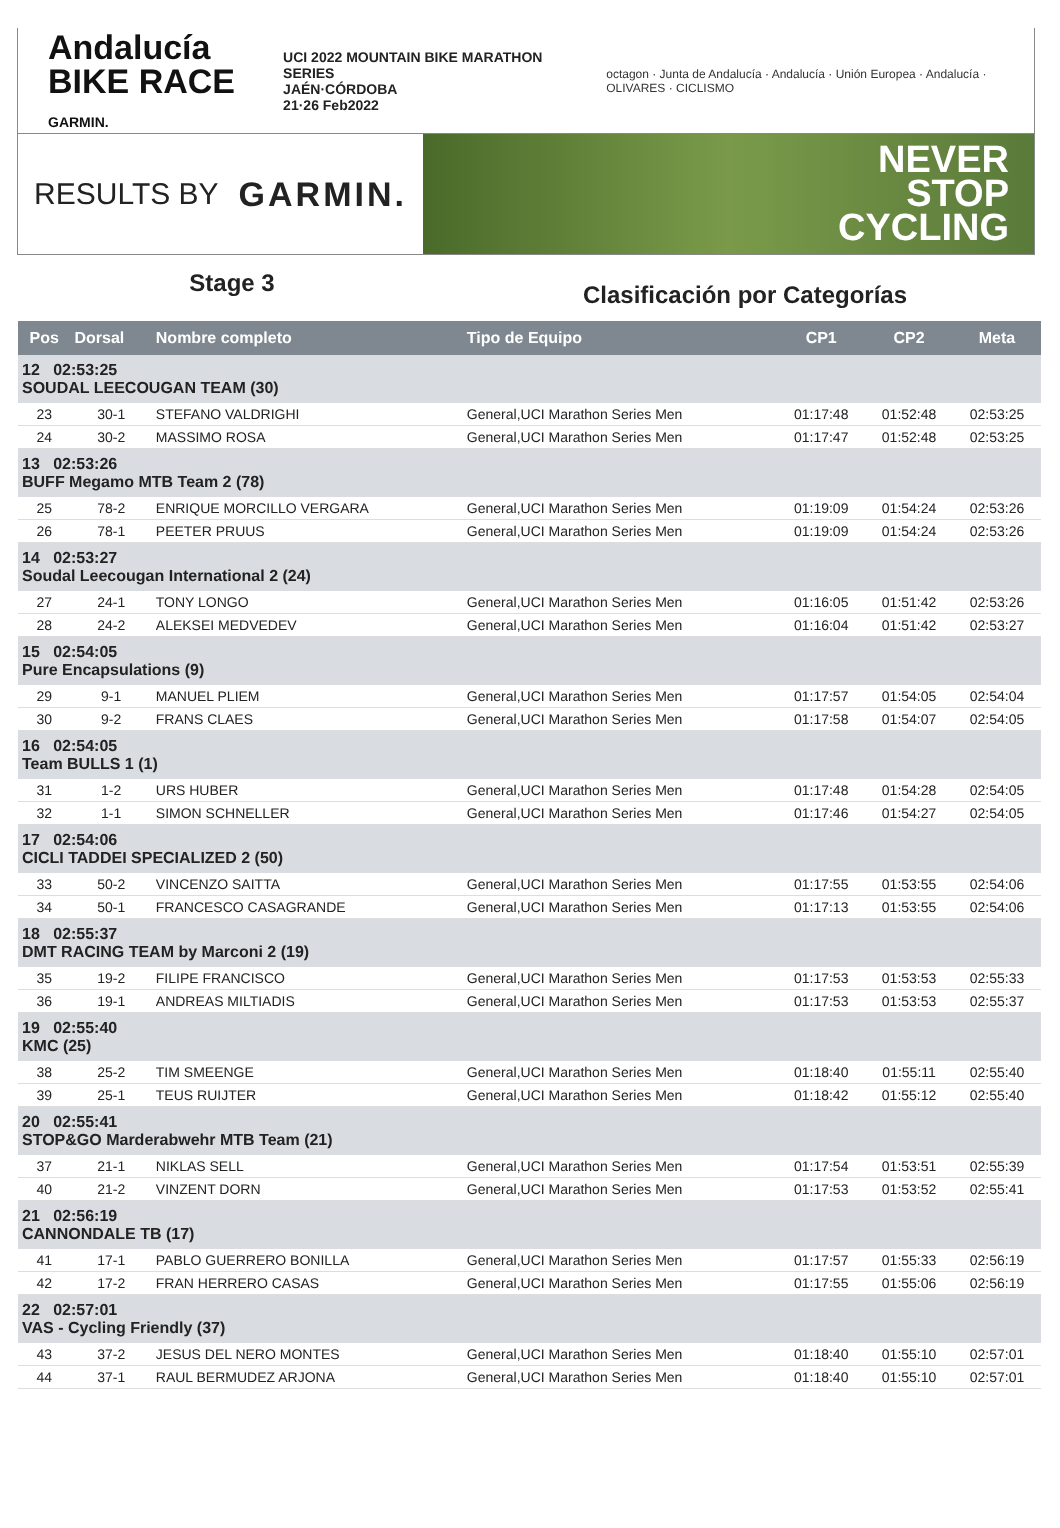Andalucía
BIKE RACE GARMIN.
UCI 2022 MOUNTAIN BIKE MARATHON SERIES
JAÉN·CÓRDOBA
21·26 Feb2022
octagon · Junta de Andalucía · Andalucía · Unión Europea · Andalucía · OLIVARES · CICLISMO
RESULTS BY GARMIN.
NEVER
STOP
CYCLING
Stage 3
Clasificación por Categorías
| Pos | Dorsal | Nombre completo | Tipo de Equipo | CP1 | CP2 | Meta |
| --- | --- | --- | --- | --- | --- | --- |
| 12 02:53:25 SOUDAL LEECOUGAN TEAM (30) | | | | | | |
| 23 | 30-1 | STEFANO VALDRIGHI | General,UCI Marathon Series Men | 01:17:48 | 01:52:48 | 02:53:25 |
| 24 | 30-2 | MASSIMO ROSA | General,UCI Marathon Series Men | 01:17:47 | 01:52:48 | 02:53:25 |
| 13 02:53:26 BUFF Megamo MTB Team 2 (78) | | | | | | |
| 25 | 78-2 | ENRIQUE MORCILLO VERGARA | General,UCI Marathon Series Men | 01:19:09 | 01:54:24 | 02:53:26 |
| 26 | 78-1 | PEETER PRUUS | General,UCI Marathon Series Men | 01:19:09 | 01:54:24 | 02:53:26 |
| 14 02:53:27 Soudal Leecougan International 2 (24) | | | | | | |
| 27 | 24-1 | TONY LONGO | General,UCI Marathon Series Men | 01:16:05 | 01:51:42 | 02:53:26 |
| 28 | 24-2 | ALEKSEI MEDVEDEV | General,UCI Marathon Series Men | 01:16:04 | 01:51:42 | 02:53:27 |
| 15 02:54:05 Pure Encapsulations (9) | | | | | | |
| 29 | 9-1 | MANUEL PLIEM | General,UCI Marathon Series Men | 01:17:57 | 01:54:05 | 02:54:04 |
| 30 | 9-2 | FRANS CLAES | General,UCI Marathon Series Men | 01:17:58 | 01:54:07 | 02:54:05 |
| 16 02:54:05 Team BULLS 1 (1) | | | | | | |
| 31 | 1-2 | URS HUBER | General,UCI Marathon Series Men | 01:17:48 | 01:54:28 | 02:54:05 |
| 32 | 1-1 | SIMON SCHNELLER | General,UCI Marathon Series Men | 01:17:46 | 01:54:27 | 02:54:05 |
| 17 02:54:06 CICLI TADDEI SPECIALIZED 2 (50) | | | | | | |
| 33 | 50-2 | VINCENZO SAITTA | General,UCI Marathon Series Men | 01:17:55 | 01:53:55 | 02:54:06 |
| 34 | 50-1 | FRANCESCO CASAGRANDE | General,UCI Marathon Series Men | 01:17:13 | 01:53:55 | 02:54:06 |
| 18 02:55:37 DMT RACING TEAM by Marconi 2 (19) | | | | | | |
| 35 | 19-2 | FILIPE FRANCISCO | General,UCI Marathon Series Men | 01:17:53 | 01:53:53 | 02:55:33 |
| 36 | 19-1 | ANDREAS MILTIADIS | General,UCI Marathon Series Men | 01:17:53 | 01:53:53 | 02:55:37 |
| 19 02:55:40 KMC (25) | | | | | | |
| 38 | 25-2 | TIM SMEENGE | General,UCI Marathon Series Men | 01:18:40 | 01:55:11 | 02:55:40 |
| 39 | 25-1 | TEUS RUIJTER | General,UCI Marathon Series Men | 01:18:42 | 01:55:12 | 02:55:40 |
| 20 02:55:41 STOP&GO Marderabwehr MTB Team (21) | | | | | | |
| 37 | 21-1 | NIKLAS SELL | General,UCI Marathon Series Men | 01:17:54 | 01:53:51 | 02:55:39 |
| 40 | 21-2 | VINZENT DORN | General,UCI Marathon Series Men | 01:17:53 | 01:53:52 | 02:55:41 |
| 21 02:56:19 CANNONDALE TB (17) | | | | | | |
| 41 | 17-1 | PABLO GUERRERO BONILLA | General,UCI Marathon Series Men | 01:17:57 | 01:55:33 | 02:56:19 |
| 42 | 17-2 | FRAN HERRERO CASAS | General,UCI Marathon Series Men | 01:17:55 | 01:55:06 | 02:56:19 |
| 22 02:57:01 VAS - Cycling Friendly (37) | | | | | | |
| 43 | 37-2 | JESUS DEL NERO MONTES | General,UCI Marathon Series Men | 01:18:40 | 01:55:10 | 02:57:01 |
| 44 | 37-1 | RAUL BERMUDEZ ARJONA | General,UCI Marathon Series Men | 01:18:40 | 01:55:10 | 02:57:01 |